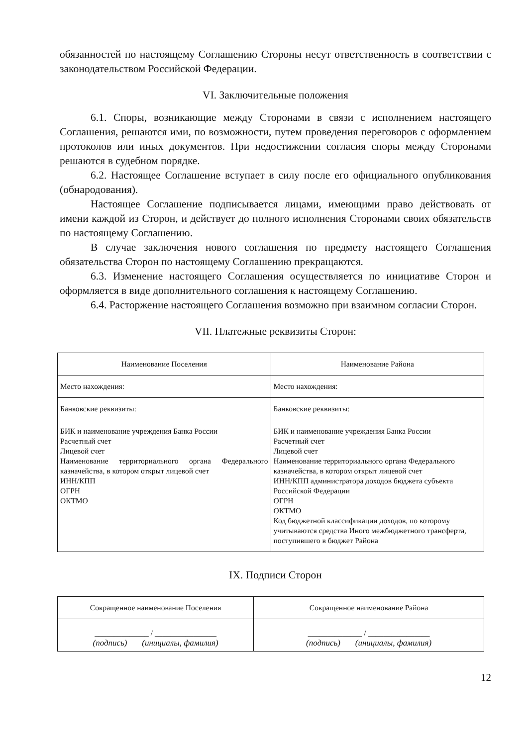обязанностей по настоящему Соглашению Стороны несут ответственность в соответствии с законодательством Российской Федерации.
VI. Заключительные положения
6.1. Споры, возникающие между Сторонами в связи с исполнением настоящего Соглашения, решаются ими, по возможности, путем проведения переговоров с оформлением протоколов или иных документов. При недостижении согласия споры между Сторонами решаются в судебном порядке.
6.2. Настоящее Соглашение вступает в силу после его официального опубликования (обнародования).
Настоящее Соглашение подписывается лицами, имеющими право действовать от имени каждой из Сторон, и действует до полного исполнения Сторонами своих обязательств по настоящему Соглашению.
В случае заключения нового соглашения по предмету настоящего Соглашения обязательства Сторон по настоящему Соглашению прекращаются.
6.3. Изменение настоящего Соглашения осуществляется по инициативе Сторон и оформляется в виде дополнительного соглашения к настоящему Соглашению.
6.4. Расторжение настоящего Соглашения возможно при взаимном согласии Сторон.
VII. Платежные реквизиты Сторон:
| Наименование Поселения | Наименование Района |
| Место нахождения: | Место нахождения: |
| Банковские реквизиты: | Банковские реквизиты: |
| БИК и наименование учреждения Банка России Расчетный счет Лицевой счет Наименование территориального органа Федерального казначейства, в котором открыт лицевой счет ИНН/КПП ОГРН ОКТМО | БИК и наименование учреждения Банка России Расчетный счет Лицевой счет Наименование территориального органа Федерального казначейства, в котором открыт лицевой счет ИНН/КПП администратора доходов бюджета субъекта Российской Федерации ОГРН ОКТМО Код бюджетной классификации доходов, по которому учитываются средства Иного межбюджетного трансферта, поступившего в бюджет Района |
IX. Подписи Сторон
| Сокращенное наименование Поселения | Сокращенное наименование Района |
| ______________ / ________________ (подпись) (инициалы, фамилия) | ______________ / ________________ (подпись) (инициалы, фамилия) |
12